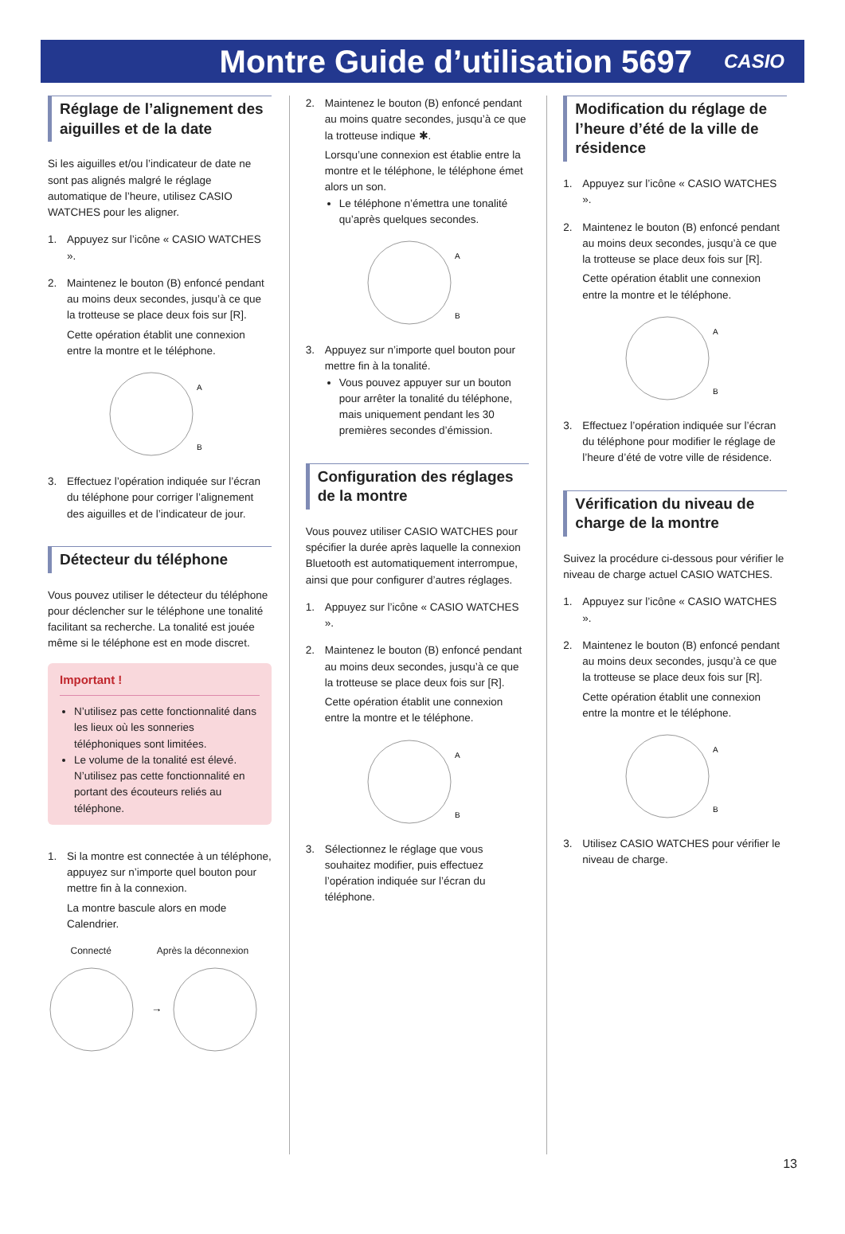Montre Guide d’utilisation 5697
CASIO
Réglage de l’alignement des aiguilles et de la date
Si les aiguilles et/ou l’indicateur de date ne sont pas alignés malgré le réglage automatique de l’heure, utilisez CASIO WATCHES pour les aligner.
1. Appuyez sur l’icône « CASIO WATCHES ».
2. Maintenez le bouton (B) enfoncé pendant au moins deux secondes, jusqu’à ce que la trotteuse se place deux fois sur [R].
Cette opération établit une connexion entre la montre et le téléphone.
A
B
3. Effectuez l’opération indiquée sur l’écran du téléphone pour corriger l’alignement des aiguilles et de l’indicateur de jour.
Détecteur du téléphone
Vous pouvez utiliser le détecteur du téléphone pour déclencher sur le téléphone une tonalité facilitant sa recherche. La tonalité est jouée même si le téléphone est en mode discret.
Important !
N’utilisez pas cette fonctionnalité dans les lieux où les sonneries téléphoniques sont limitées.
Le volume de la tonalité est élevé. N’utilisez pas cette fonctionnalité en portant des écouteurs reliés au téléphone.
1. Si la montre est connectée à un téléphone, appuyez sur n’importe quel bouton pour mettre fin à la connexion.
La montre bascule alors en mode Calendrier.
Connecté Après la déconnexion
→
2. Maintenez le bouton (B) enfoncé pendant au moins quatre secondes, jusqu’à ce que la trotteuse indique ✱.
Lorsqu’une connexion est établie entre la montre et le téléphone, le téléphone émet alors un son.
Le téléphone n’émettra une tonalité qu’après quelques secondes.
A
B
3. Appuyez sur n’importe quel bouton pour mettre fin à la tonalité.
Vous pouvez appuyer sur un bouton pour arrêter la tonalité du téléphone, mais uniquement pendant les 30 premières secondes d’émission.
Configuration des réglages de la montre
Vous pouvez utiliser CASIO WATCHES pour spécifier la durée après laquelle la connexion Bluetooth est automatiquement interrompue, ainsi que pour configurer d’autres réglages.
1. Appuyez sur l’icône « CASIO WATCHES ».
2. Maintenez le bouton (B) enfoncé pendant au moins deux secondes, jusqu’à ce que la trotteuse se place deux fois sur [R].
Cette opération établit une connexion entre la montre et le téléphone.
A
B
3. Sélectionnez le réglage que vous souhaitez modifier, puis effectuez l’opération indiquée sur l’écran du téléphone.
Modification du réglage de l’heure d’été de la ville de résidence
1. Appuyez sur l’icône « CASIO WATCHES ».
2. Maintenez le bouton (B) enfoncé pendant au moins deux secondes, jusqu’à ce que la trotteuse se place deux fois sur [R].
Cette opération établit une connexion entre la montre et le téléphone.
A
B
3. Effectuez l’opération indiquée sur l’écran du téléphone pour modifier le réglage de l’heure d’été de votre ville de résidence.
Vérification du niveau de charge de la montre
Suivez la procédure ci-dessous pour vérifier le niveau de charge actuel CASIO WATCHES.
1. Appuyez sur l’icône « CASIO WATCHES ».
2. Maintenez le bouton (B) enfoncé pendant au moins deux secondes, jusqu’à ce que la trotteuse se place deux fois sur [R].
Cette opération établit une connexion entre la montre et le téléphone.
A
B
3. Utilisez CASIO WATCHES pour vérifier le niveau de charge.
13